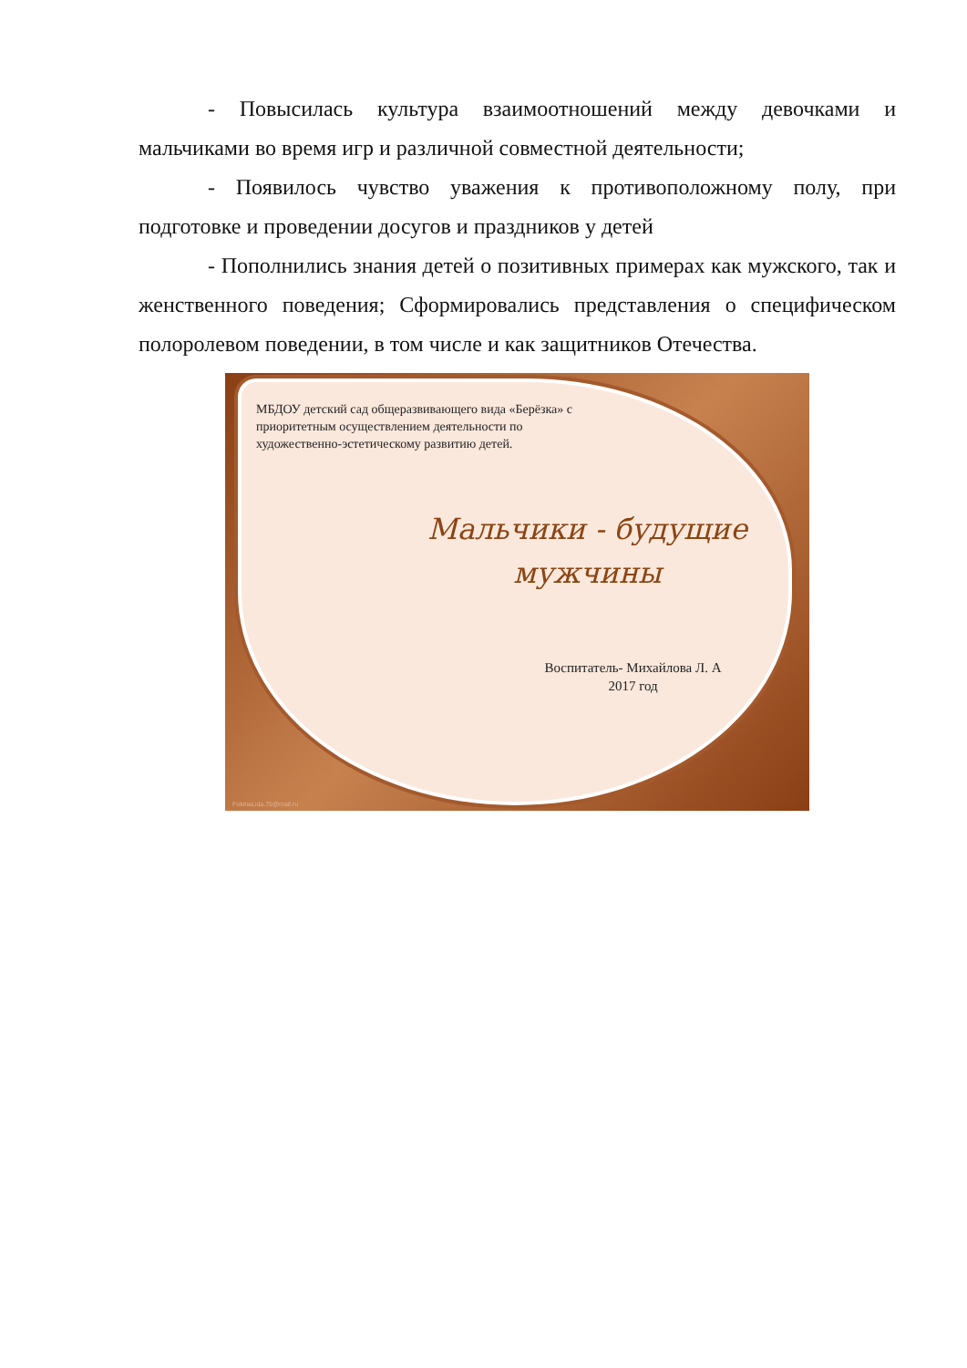- Повысилась культура взаимоотношений между девочками и мальчиками во время игр и различной совместной деятельности;
- Появилось чувство уважения к противоположному полу, при подготовке и проведении досугов и праздников у детей
- Пополнились знания детей о позитивных примерах как мужского, так и женственного поведения; Сформировались представления о специфическом полоролевом поведении, в том числе и как защитников Отечества.
МБДОУ детский сад общеразвивающего вида «Берёзка» с
приоритетным осуществлением деятельности по
художественно-эстетическому развитию детей.
Мальчики - будущие
мужчины
Воспитатель- Михайлова Л. А
2017 год
FokinaLida.75@mail.ru